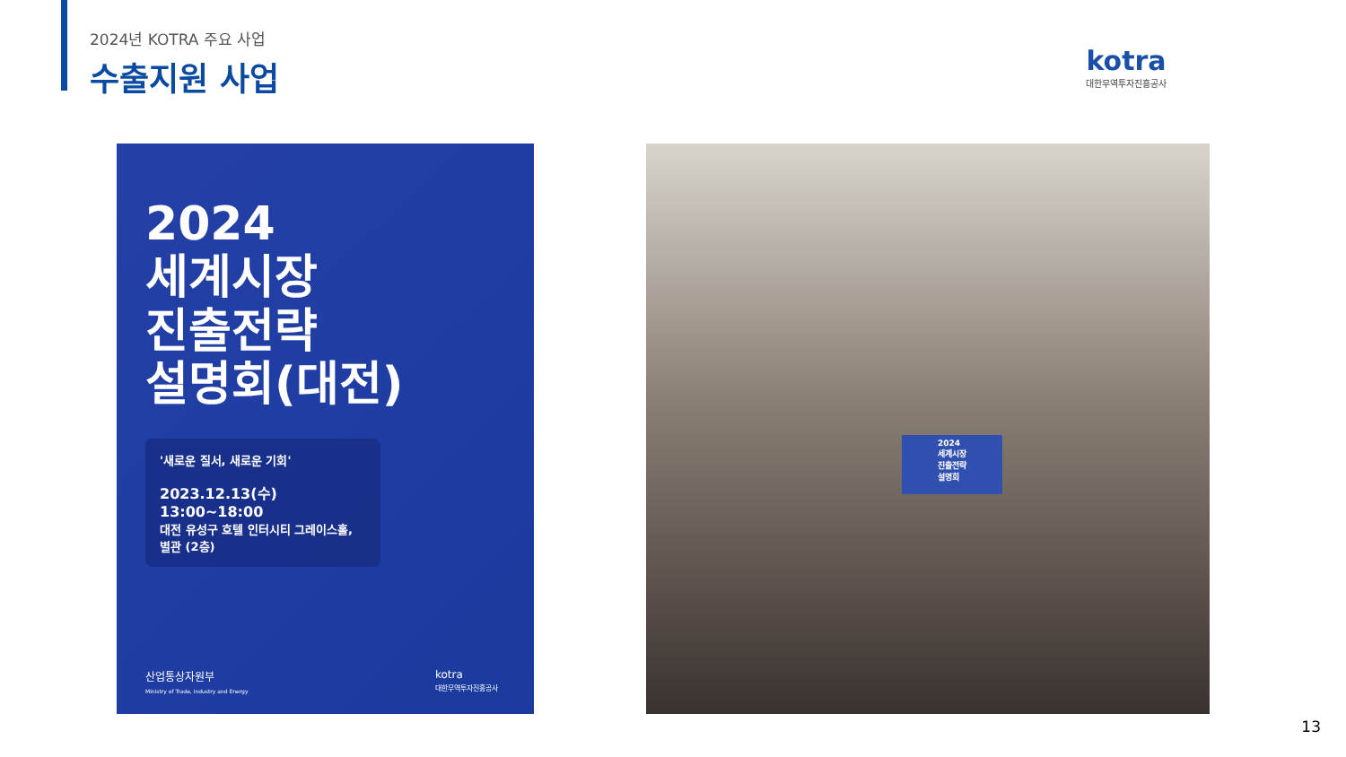2024년 KOTRA 주요 사업
수출지원 사업
kotra
대한무역투자진흥공사
2024
세계시장
진출전략
설명회(대전)
'새로운 질서, 새로운 기회'
2023.12.13(수) 13:00~18:00
대전 유성구 호텔 인터시티 그레이스홀, 별관 (2층)
산업통상자원부
Ministry of Trade, Industry and Energy
kotra
대한무역투자진흥공사
2024
세계시장
진출전략
설명회
13